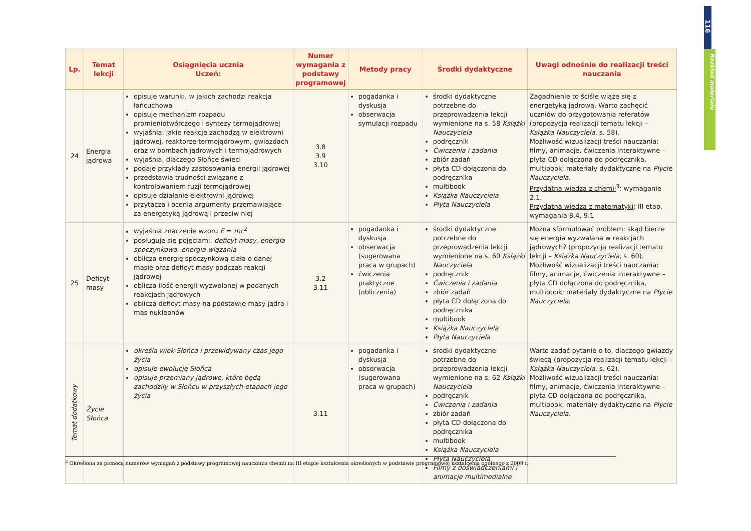116
Rozkład materiału
| Lp. | Temat lekcji | Osiągnięcia ucznia Uczeń: | Numer wymagania z podstawy programowej | Metody pracy | Środki dydaktyczne | Uwagi odnośnie do realizacji treści nauczania |
| --- | --- | --- | --- | --- | --- | --- |
| 24 | Energia jądrowa | opisuje warunki, w jakich zachodzi reakcja łańcuchowa opisuje mechanizm rozpadu promieniotwórczego i syntezy termojądrowej wyjaśnia, jakie reakcje zachodzą w elektrowni jądrowej, reaktorze termojądrowym, gwiazdach oraz w bombach jądrowych i termojądrowych wyjaśnia, dlaczego Słońce świeci podaje przykłady zastosowania energii jądrowej przedstawia trudności związane z kontrolowaniem fuzji termojądrowej opisuje działanie elektrowni jądrowej przytacza i ocenia argumenty przemawiające za energetyką jądrową i przeciw niej | 3.8 3.9 3.10 | pogadanka i dyskusja obserwacja symulacji rozpadu | środki dydaktyczne potrzebne do przeprowadzenia lekcji wymienione na s. 58 Książki Nauczyciela podręcznik Ćwiczenia i zadania zbiór zadań płyta CD dołączona do podręcznika multibook Książka Nauczyciela Płyta Nauczyciela | Zagadnienie to ściśle wiąże się z energetyką jądrową. Warto zachęcić uczniów do przygotowania referatów (propozycja realizacji tematu lekcji – Książka Nauczyciela , s. 58). Możliwość wizualizacji treści nauczania: filmy, animacje, ćwiczenia interaktywne – płyta CD dołączona do podręcznika, multibook; materiały dydaktyczne na Płycie Nauczyciela . Przydatna wiedza z chemii<sup>3</sup>: wymaganie 2.1. Przydatna wiedza z matematyki : III etap, wymagania 8.4, 9.1 |
| 25 | Deficyt masy | wyjaśnia znaczenie wzoru E = mc<sup>2</sup> posługuje się pojęciami: deficyt masy , energia spoczynkowa , energia wiązania oblicza energię spoczynkową ciała o danej masie oraz deficyt masy podczas reakcji jądrowej oblicza ilość energii wyzwolonej w podanych reakcjach jądrowych oblicza deficyt masy na podstawie masy jądra i mas nukleonów | 3.2 3.11 | pogadanka i dyskusja obserwacja (sugerowana praca w grupach) ćwiczenia praktyczne (obliczenia) | środki dydaktyczne potrzebne do przeprowadzenia lekcji wymienione na s. 60 Książki Nauczyciela podręcznik Ćwiczenia i zadania zbiór zadań płyta CD dołączona do podręcznika multibook Książka Nauczyciela Płyta Nauczyciela | Można sformułować problem: skąd bierze się energia wyzwalana w reakcjach jądrowych? (propozycja realizacji tematu lekcji – Książka Nauczyciela , s. 60). Możliwość wizualizacji treści nauczania: filmy, animacje, ćwiczenia interaktywne – płyta CD dołączona do podręcznika, multibook; materiały dydaktyczne na Płycie Nauczyciela . |
| Temat dodatkowy | Życie Słońca | określa wiek Słońca i przewidywany czas jego życia opisuje ewolucję Słońca opisuje przemiany jądrowe, które będą zachodziły w Słońcu w przyszłych etapach jego życia | 3.11 | pogadanka i dyskusja obserwacja (sugerowana praca w grupach) | środki dydaktyczne potrzebne do przeprowadzenia lekcji wymienione na s. 62 Książki Nauczyciela podręcznik Ćwiczenia i zadania zbiór zadań płyta CD dołączona do podręcznika multibook Książka Nauczyciela Płyta Nauczyciela Filmy z doświadczeniami i animacje multimedialne | Warto zadać pytanie o to, dlaczego gwiazdy świecą (propozycja realizacji tematu lekcji – Książka Nauczyciela , s. 62). Możliwość wizualizacji treści nauczania: filmy, animacje, ćwiczenia interaktywne – płyta CD dołączona do podręcznika, multibook; materiały dydaktyczne na Płycie Nauczyciela . |
<sup>3</sup> Określona za pomocą numerów wymagań z podstawy programowej nauczania chemii na III etapie kształcenia określonych w podstawie programowej kształcenia ogólnego z 2009 r.